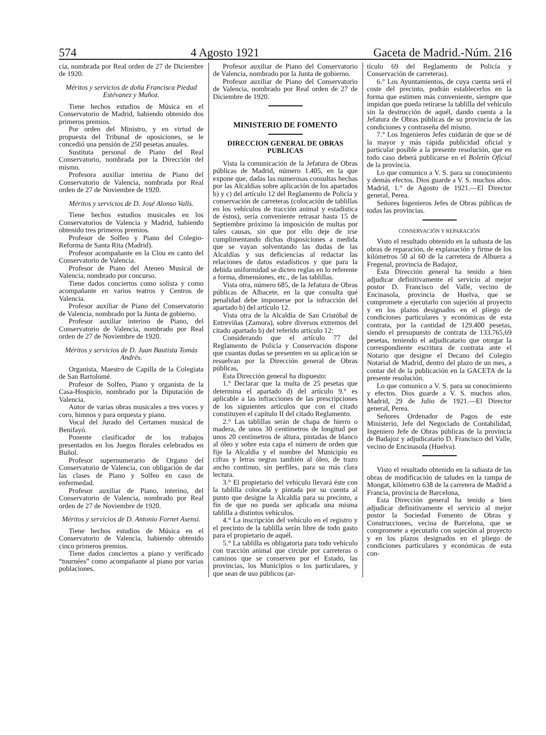574 4 Agosto 1921 Gaceta de Madrid.-Núm. 216
cia, nombrada por Real orden de 27 de Diciembre de 1920.
Méritos y servicios de doña Francisca Piedad Estévanez y Muñoz.
Tiene hechos estudios de Música en el Conservatorio de Madrid, habiendo obtenido dos primeros premios.
Por orden del Ministro, y en virtud de propuesta del Tribunal de oposiciones, se le concedió una pensión de 250 pesetas anuales.
Sustituta personal de Piano del Real Conservatorio, nombrada por la Dirección del mismo.
Profesora auxiliar interina de Piano del Conservatorio de Valencia, nombrada por Real orden de 27 de Noviembre de 1920.
Méritos y servicios de D. José Alonso Valls.
Tiene hechos estudios musicales en los Conservatorios de Valencia y Madrid, habiendo obtenido tres primeros premios.
Profesor de Solfeo y Piano del Colegio-Reforma de Santa Rita (Madrid).
Profesor acompañante en la Clou en canto del Conservatorio de Valencia.
Profesor de Piano del Ateneo Musical de Valencia, nombrado por concurso.
Tiene dados conciertos como solista y como acompañante en varios teatros y Centros de Valencia.
Profesor auxiliar de Piano del Conservatorio de Valencia, nombrado por la Junta de gobierno.
Profesor auxiliar interino de Piano, del Conservatorio de Valencia, nombrado por Real orden de 27 de Noviembre de 1920.
Méritos y servicios de D. Juan Bautista Tomás Andrés.
Organista, Maestro de Capilla de la Colegiata de San Bartolomé.
Profesor de Solfeo, Piano y organista de la Casa-Hospicio, nombrado por la Diputación de Valencia.
Autor de varias obras musicales a tres voces y coro, himnos y para orquesta y piano.
Vocal del Jurado del Certamen musical de Benifayó.
Ponente clasificador de los trabajos presentados en los Juegos florales celebrados en Buñol.
Profesor supernumerario de Organo del Conservatorio de Valencia, con obligación de dar las clases de Piano y Solfeo en caso de enfermedad.
Profesor auxiliar de Piano, interino, del Conservatorio de Valencia, nombrado por Real orden de 27 de Noviembre de 1920.
Méritos y servicios de D. Antonio Fornet Asensi.
Tiene hechos estudios de Música en el Conservatorio de Valencia, habiendo obtenido cinco primeros premios.
Tiene dados conciertos a piano y verificado “tournées” como acompañante al piano por varias poblaciones.
Profesor auxiliar de Piano del Conservatorio de Valencia, nombrado por la Junta de gobierno.
Profesor auxiliar de Piano del Conservatorio de Valencia, nombrado por Real orden de 27 de Diciembre de 1920.
MINISTERIO DE FOMENTO
DIRECCION GENERAL DE OBRAS PUBLICAS
Vista la comunicación de la Jefatura de Obras públicas de Madrid, número 1.405, en la que expone que, dadas las numerosas consultas hechas por las Alcaldías sobre aplicación de los apartados b) y c) del artículo 12 del Reglamento de Policía y conservación de carreteras (colocación de tablillas en los vehículos de tracción animal y estadística de éstos), sería conveniente retrasar hasta 15 de Septiembre próximo la imposición de multas por tales causas, sin que por ello deje de irse cumplimentando dichas disposiciones a medida que se vayan solventando las dudas de las Alcaldías y sus deficiencias al redactar las relaciones de datos estadísticos y que para la debida uniformidad se dicten reglas en lo referente a forma, dimensiones, etc., de las tablillas.
Vista otra, número 685, de la Jefatura de Obras públicas de Albacete, en la que consulta qué penalidad debe imponerse por la infracción del apartado b) del artículo 12.
Vista otra de la Alcaldía de San Cristóbal de Entreviñas (Zamora), sobre diversos extremos del citado apartado b) del referido artículo 12:
Considerando que el artículo 77 del Reglamento de Policía y Conservación dispone que cuantas dudas se presenten en su aplicación se resuelvan por la Dirección general de Obras públicas,
Esta Dirección general ha dispuesto:
1.° Declarar que la multa de 25 pesetas que determina el apartado d) del artículo 9.° es aplicable a las infracciones de las prescripciones de los siguientes artículos que con el citado constituyen el capítulo II del citado Reglamento.
2.° Las tablillas serán de chapa de hierro o madera, de unos 30 centímetros de longitud por unos 20 centímetros de altura, pintadas de blanco al óleo y sobre esta capa el número de orden que fije la Alcaldía y el nombre del Municipio en cifras y letras negras también al óleo, de trazo ancho continuo, sin perfiles, para su más clara lectura.
3.° El propietario del vehículo llevará éste con la tablilla colocada y pintada por su cuenta al punto que designe la Alcaldía para su precinto, a fin de que no pueda ser aplicada una misma tablilla a distintos vehículos.
4.° La inscripción del vehículo en el registro y el precinto de la tablilla serán libre de todo gasto para el propietario de aquél.
5.° La tablilla es obligatoria para todo vehículo con tracción animal que circule por carreteras o caminos que se conserven por el Estado, las provincias, los Municipios o los particulares, y que sean de uso públicos (ar-
tículo 69 del Reglamento de Policía y Conservación de carreteras).
6.° Los Ayuntamientos, de cuya cuenta será el coste del precinto, podrán establecerlos en la forma que estimen más conveniente, siempre que impidan que pueda retirarse la tablilla del vehículo sin la destrucción de aquél, dando cuenta a la Jefatura de Obras públicas de su provincia de las condiciones y contraseña del mismo.
7.° Los Ingenieros Jefes cuidarán de que se dé la mayor y más rápida publicidad oficial y particular posible a la presente resolución, que en todo caso deberá publicarse en el Boletín Oficial de la provincia.
Lo que comunico a V. S. para su conocimiento y demás efectos. Dios guarde a V. S. muchos años. Madrid, 1.° de Agosto de 1921.—El Director general, Perea.
Señores Ingenieros Jefes de Obras públicas de todas las provincias.
CONSERVACIÓN Y REPARACIÓN
Visto el resultado obtenido en la subasta de las obras de reparación, de explanación y firme de los kilómetros 50 al 60 de la carretera de Albuera a Fregenal, provincia de Badajoz,
Esta Dirección general ha tenido a bien adjudicar definitivamente el servicio al mejor postor D. Francisco del Valle, vecino de Encinasola, provincia de Huelva, que se compromete a ejecutarlo con sujeción al proyecto y en los plazos designados en el pliego de condiciones particulares y económicas de esta contrata, por la cantidad de 129.400 pesetas, siendo el presupuesto de contrata de 133.765,69 pesetas, teniendo el adjudicatario que otorgar la correspondiente escritura de contrata ante el Notario que designe el Decano del Colegio Notarial de Madrid, dentro del plazo de un mes, a contar del de la publicación en la GACETA de la presente resolución.
Lo que comunico a V. S. para su conocimiento y efectos. Dios guarde a V. S. muchos años. Madrid, 29 de Julio de 1921.—El Director general, Perea.
Señores Ordenador de Pagos de este Ministerio, Jefe del Negociado de Contabilidad, Ingeniero Jefe de Obras públicas de la provincia de Badajoz y adjudicatario D. Francisco del Valle, vecino de Encinasola (Huelva).
Visto el resultado obtenido en la subasta de las obras de modificación de taludes en la rampa de Mongat, kilómetro 638 de la carretera de Madrid a Francia, provincia de Barcelona,
Esta Dirección general ha tenido a bien adjudicar definitivamente el servicio al mejor postor la Sociedad Fomento de Obras y Construcciones, vecina de Barcelona, que se compromete a ejecutarlo con sujeción al proyecto y en los plazos designados en el pliego de condiciones particulares y económicas de esta con-